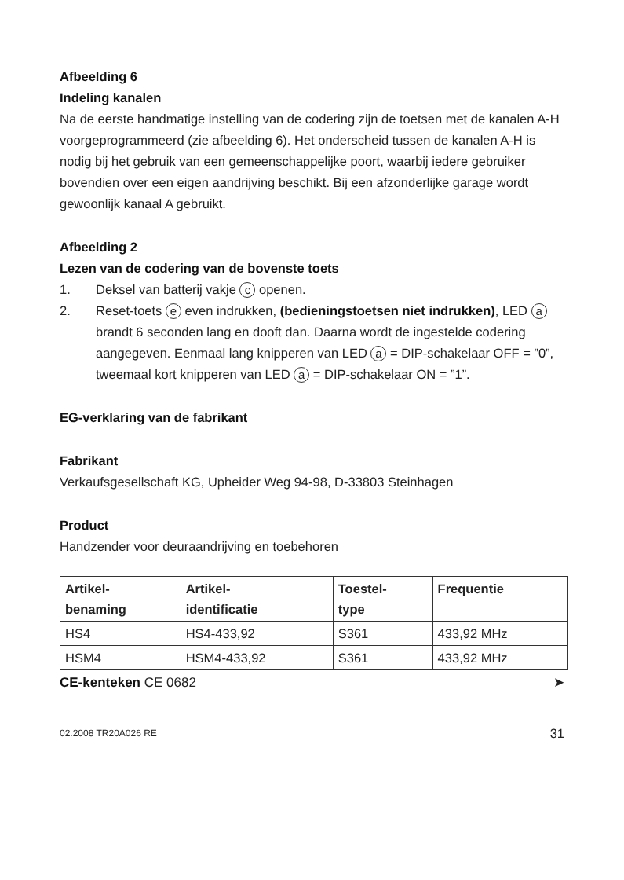Afbeelding 6
Indeling kanalen
Na de eerste handmatige instelling van de codering zijn de toetsen met de kanalen A-H voorgeprogrammeerd (zie afbeelding 6). Het onderscheid tussen de kanalen A-H is nodig bij het gebruik van een gemeenschappelijke poort, waarbij iedere gebruiker bovendien over een eigen aandrijving beschikt. Bij een afzonderlijke garage wordt gewoonlijk kanaal A gebruikt.
Afbeelding 2
Lezen van de codering van de bovenste toets
1. Deksel van batterij vakje c openen.
2. Reset-toets e even indrukken, (bedieningstoetsen niet indrukken), LED a brandt 6 seconden lang en dooft dan. Daarna wordt de ingestelde codering aangegeven. Eenmaal lang knipperen van LED a = DIP-schakelaar OFF = ”0”, tweemaal kort knipperen van LED a = DIP-schakelaar ON = ”1”.
EG-verklaring van de fabrikant
Fabrikant
Verkaufsgesellschaft KG, Upheider Weg 94-98, D-33803 Steinhagen
Product
Handzender voor deuraandrijving en toebehoren
| Artikel- benaming | Artikel- identificatie | Toestel- type | Frequentie |
| --- | --- | --- | --- |
| HS4 | HS4-433,92 | S361 | 433,92 MHz |
| HSM4 | HSM4-433,92 | S361 | 433,92 MHz |
CE-kenteken CE 0682 ➤
02.2008 TR20A026 RE 31